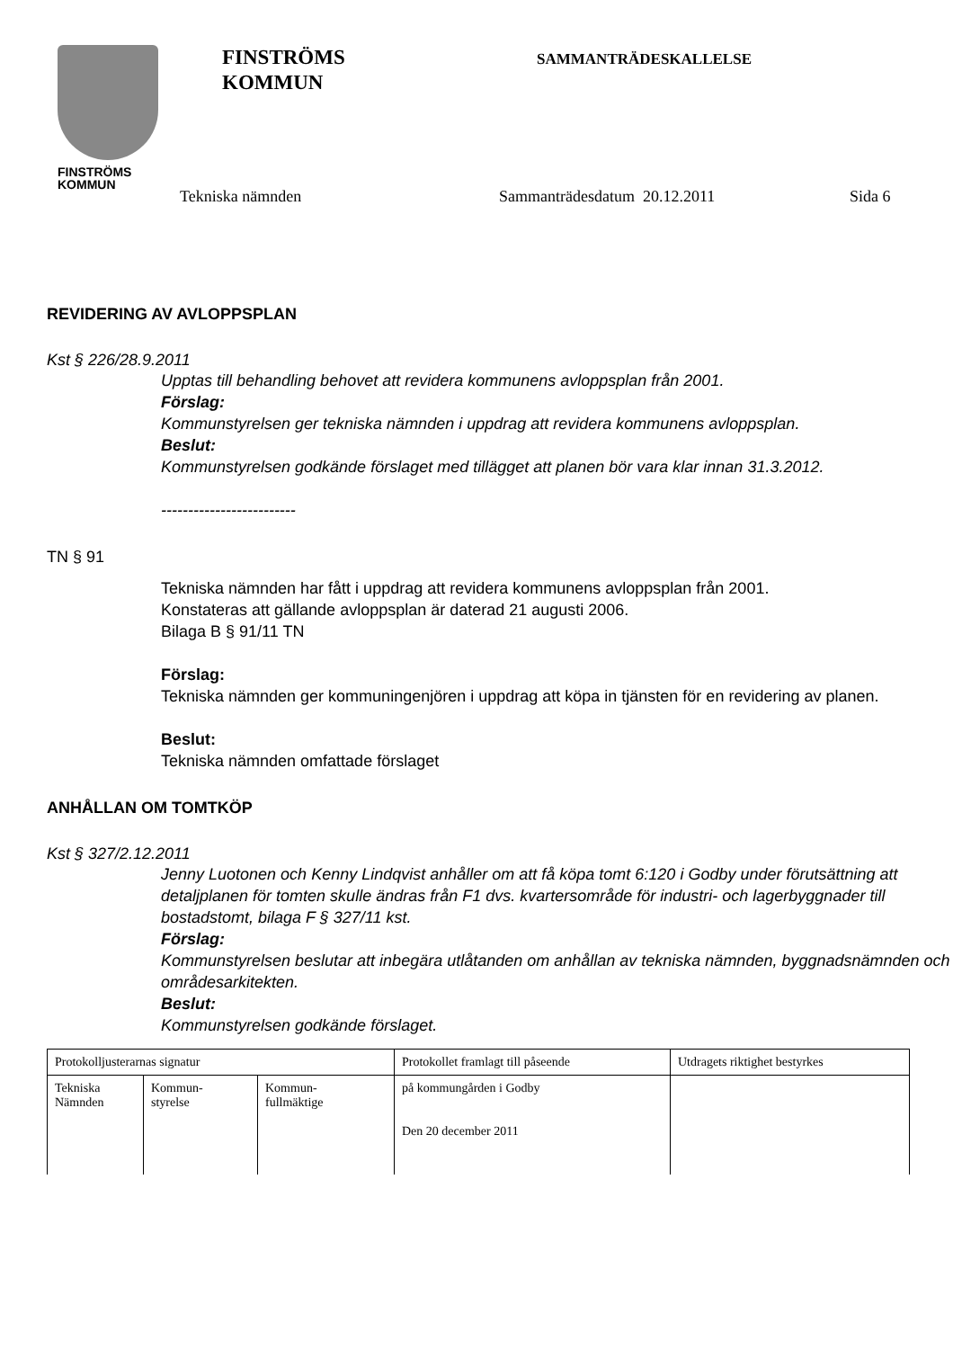FINSTRÖMS
KOMMUN
FINSTRÖMS
KOMMUN
SAMMANTRÄDESKALLELSE
Tekniska nämnden Sammanträdesdatum 20.12.2011 Sida 6
REVIDERING AV AVLOPPSPLAN
Kst § 226/28.9.2011
Upptas till behandling behovet att revidera kommunens avloppsplan från 2001.
Förslag:
Kommunstyrelsen ger tekniska nämnden i uppdrag att revidera kommunens avloppsplan.
Beslut:
Kommunstyrelsen godkände förslaget med tillägget att planen bör vara klar innan 31.3.2012.
-------------------------
TN § 91
Tekniska nämnden har fått i uppdrag att revidera kommunens avloppsplan från 2001.
Konstateras att gällande avloppsplan är daterad 21 augusti 2006.
Bilaga B § 91/11 TN
Förslag:
Tekniska nämnden ger kommuningenjören i uppdrag att köpa in tjänsten för en revidering av planen.
Beslut:
Tekniska nämnden omfattade förslaget
ANHÅLLAN OM TOMTKÖP
Kst § 327/2.12.2011
Jenny Luotonen och Kenny Lindqvist anhåller om att få köpa tomt 6:120 i Godby under förutsättning att detaljplanen för tomten skulle ändras från F1 dvs. kvartersområde för industri- och lagerbyggnader till bostadstomt, bilaga F § 327/11 kst.
Förslag:
Kommunstyrelsen beslutar att inbegära utlåtanden om anhållan av tekniska nämnden, byggnadsnämnden och områdesarkitekten.
Beslut:
Kommunstyrelsen godkände förslaget.
| Protokolljusterarnas signatur | | | Protokollet framlagt till påseende | Utdragets riktighet bestyrkes |
| Tekniska Nämnden | Kommun- styrelse | Kommun- fullmäktige | på kommungården i Godby Den 20 december 2011 | |